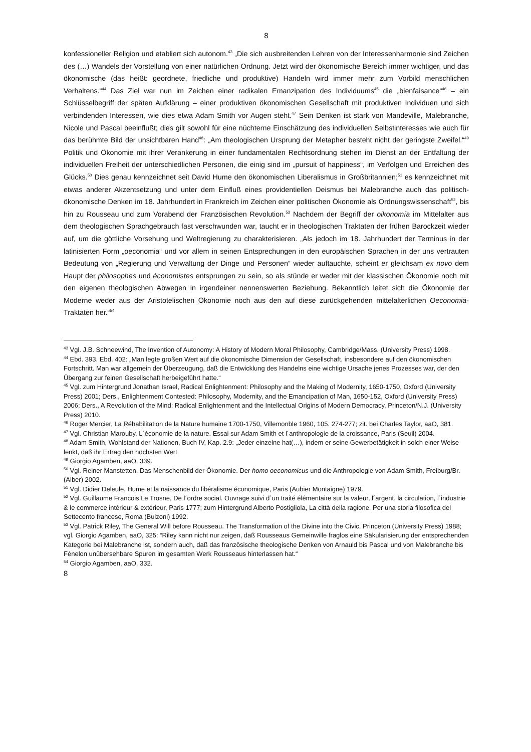8
konfessioneller Religion und etabliert sich autonom.<sup>43</sup> „Die sich ausbreitenden Lehren von der Interessenharmonie sind Zeichen des (…) Wandels der Vorstellung von einer natürlichen Ordnung. Jetzt wird der ökonomische Bereich immer wichtiger, und das ökonomische (das heißt: geordnete, friedliche und produktive) Handeln wird immer mehr zum Vorbild menschlichen Verhaltens.“<sup>44</sup> Das Ziel war nun im Zeichen einer radikalen Emanzipation des Individuums<sup>45</sup> die „bienfaisance“<sup>46</sup> – ein Schlüsselbegriff der späten Aufklärung – einer produktiven ökonomischen Gesellschaft mit produktiven Individuen und sich verbindenden Interessen, wie dies etwa Adam Smith vor Augen steht.<sup>47</sup> Sein Denken ist stark von Mandeville, Malebranche, Nicole und Pascal beeinflußt; dies gilt sowohl für eine nüchterne Einschätzung des individuellen Selbstinteresses wie auch für das berühmte Bild der unsichtbaren Hand<sup>48</sup>: „Am theologischen Ursprung der Metapher besteht nicht der geringste Zweifel.“<sup>49</sup> Politik und Ökonomie mit ihrer Verankerung in einer fundamentalen Rechtsordnung stehen im Dienst an der Entfaltung der individuellen Freiheit der unterschiedlichen Personen, die einig sind im „pursuit of happiness“, im Verfolgen und Erreichen des Glücks.<sup>50</sup> Dies genau kennzeichnet seit David Hume den ökonomischen Liberalismus in Großbritannien;<sup>51</sup> es kennzeichnet mit etwas anderer Akzentsetzung und unter dem Einfluß eines providentiellen Deismus bei Malebranche auch das politisch-ökonomische Denken im 18. Jahrhundert in Frankreich im Zeichen einer politischen Ökonomie als Ordnungswissenschaft<sup>52</sup>, bis hin zu Rousseau und zum Vorabend der Französischen Revolution.<sup>53</sup> Nachdem der Begriff der oikonomía im Mittelalter aus dem theologischen Sprachgebrauch fast verschwunden war, taucht er in theologischen Traktaten der frühen Barockzeit wieder auf, um die göttliche Vorsehung und Weltregierung zu charakterisieren. „Als jedoch im 18. Jahrhundert der Terminus in der latinisierten Form „oeconomia“ und vor allem in seinen Entsprechungen in den europäischen Sprachen in der uns vertrauten Bedeutung von „Regierung und Verwaltung der Dinge und Personen“ wieder auftauchte, scheint er gleichsam ex novo dem Haupt der philosophes und économistes entsprungen zu sein, so als stünde er weder mit der klassischen Ökonomie noch mit den eigenen theologischen Abwegen in irgendeiner nennenswerten Beziehung. Bekanntlich leitet sich die Ökonomie der Moderne weder aus der Aristotelischen Ökonomie noch aus den auf diese zurückgehenden mittelalterlichen Oeconomia-Traktaten her.“<sup>54</sup>
<sup>43</sup> Vgl. J.B. Schneewind, The Invention of Autonomy: A History of Modern Moral Philosophy, Cambridge/Mass. (University Press) 1998.
<sup>44</sup> Ebd. 393. Ebd. 402: „Man legte großen Wert auf die ökonomische Dimension der Gesellschaft, insbesondere auf den ökonomischen Fortschritt. Man war allgemein der Überzeugung, daß die Entwicklung des Handelns eine wichtige Ursache jenes Prozesses war, der den Übergang zur feinen Gesellschaft herbeigeführt hatte.“
<sup>45</sup> Vgl. zum Hintergrund Jonathan Israel, Radical Enlightenment: Philosophy and the Making of Modernity, 1650-1750, Oxford (University Press) 2001; Ders., Enlightenment Contested: Philosophy, Modernity, and the Emancipation of Man, 1650-152, Oxford (University Press) 2006; Ders., A Revolution of the Mind: Radical Enlightenment and the Intellectual Origins of Modern Democracy, Princeton/N.J. (University Press) 2010.
<sup>46</sup> Roger Mercier, La Réhabilitation de la Nature humaine 1700-1750, Villemonble 1960, 105. 274-277; zit. bei Charles Taylor, aaO, 381.
<sup>47</sup> Vgl. Christian Marouby, L´économie de la nature. Essai sur Adam Smith et l´anthropologie de la croissance, Paris (Seuil) 2004.
<sup>48</sup> Adam Smith, Wohlstand der Nationen, Buch IV, Kap. 2.9: „Jeder einzelne hat(…), indem er seine Gewerbetätigkeit in solch einer Weise lenkt, daß ihr Ertrag den höchsten Wert
<sup>49</sup> Giorgio Agamben, aaO, 339.
<sup>50</sup> Vgl. Reiner Manstetten, Das Menschenbild der Ökonomie. Der homo oeconomicus und die Anthropologie von Adam Smith, Freiburg/Br. (Alber) 2002.
<sup>51</sup> Vgl. Didier Deleule, Hume et la naissance du libéralisme économique, Paris (Aubier Montaigne) 1979.
<sup>52</sup> Vgl. Guillaume Francois Le Trosne, De l´ordre social. Ouvrage suivi d´un traité élémentaire sur la valeur, l´argent, la circulation, l´industrie & le commerce intérieur & extérieur, Paris 1777; zum Hintergrund Alberto Postigliola, La città della ragione. Per una storia filosofica del Settecento francese, Roma (Bulzoni) 1992.
<sup>53</sup> Vgl. Patrick Riley, The General Will before Rousseau. The Transformation of the Divine into the Civic, Princeton (University Press) 1988; vgl. Giorgio Agamben, aaO, 325: “Riley kann nicht nur zeigen, daß Rousseaus Gemeinwille fraglos eine Säkularisierung der entsprechenden Kategorie bei Malebranche ist, sondern auch, daß das französische theologische Denken von Arnauld bis Pascal und von Malebranche bis Fénelon unübersehbare Spuren im gesamten Werk Rousseaus hinterlassen hat.“
<sup>54</sup> Giorgio Agamben, aaO, 332.
8